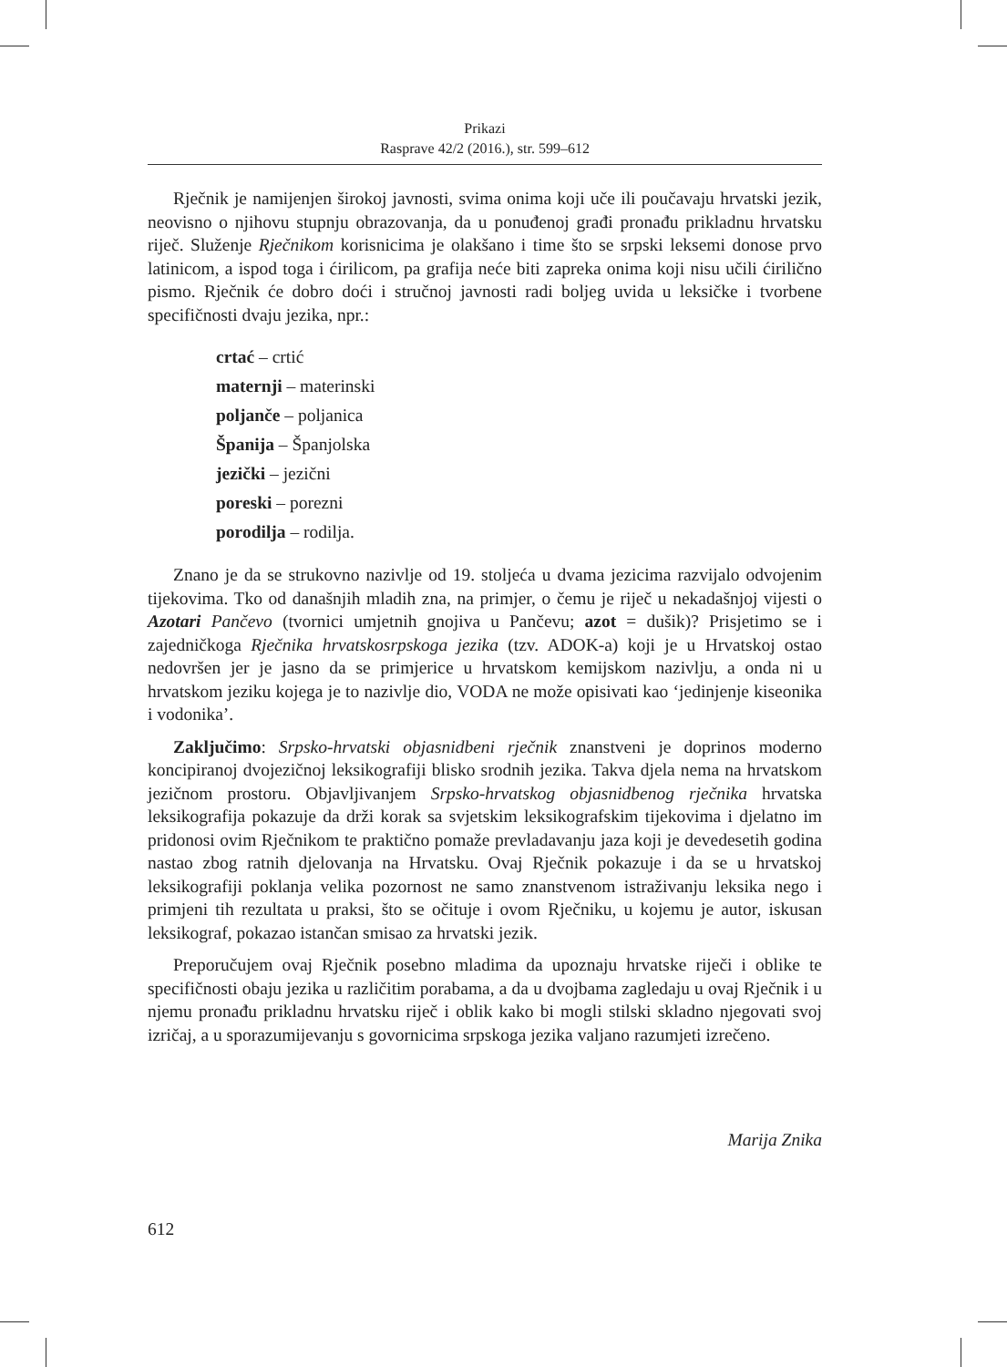Prikazi
Rasprave 42/2 (2016.), str. 599–612
Rječnik je namijenjen širokoj javnosti, svima onima koji uče ili poučavaju hrvatski jezik, neovisno o njihovu stupnju obrazovanja, da u ponuđenoj građi pronađu prikladnu hrvatsku riječ. Služenje Rječnikom korisnicima je olakšano i time što se srpski leksemi donose prvo latinicom, a ispod toga i ćirilicom, pa grafija neće biti zapreka onima koji nisu učili ćirilično pismo. Rječnik će dobro doći i stručnoj javnosti radi boljeg uvida u leksičke i tvorbene specifičnosti dvaju jezika, npr.:
crtać – crtić
maternji – materinski
poljanče – poljanica
Španija – Španjolska
jezički – jezični
poreski – porezni
porodilja – rodilja.
Znano je da se strukovno nazivlje od 19. stoljeća u dvama jezicima razvijalo odvojenim tijekovima. Tko od današnjih mladih zna, na primjer, o čemu je riječ u nekadašnjoj vijesti o Azotari Pančevo (tvornici umjetnih gnojiva u Pančevu; azot = dušik)? Prisjetimo se i zajedničkoga Rječnika hrvatskosrpskoga jezika (tzv. ADOK-a) koji je u Hrvatskoj ostao nedovršen jer je jasno da se primjerice u hrvatskom kemijskom nazivlju, a onda ni u hrvatskom jeziku kojega je to nazivlje dio, VODA ne može opisivati kao ‘jedinjenje kiseonika i vodonika’.
Zaključimo: Srpsko-hrvatski objasnidbeni rječnik znanstveni je doprinos moderno koncipiranoj dvojezičnoj leksikografiji blisko srodnih jezika. Takva djela nema na hrvatskom jezičnom prostoru. Objavljivanjem Srpsko-hrvatskog objasnidbenog rječnika hrvatska leksikografija pokazuje da drži korak sa svjetskim leksikografskim tijekovima i djelatno im pridonosi ovim Rječnikom te praktično pomaže prevladavanju jaza koji je devedesetih godina nastao zbog ratnih djelovanja na Hrvatsku. Ovaj Rječnik pokazuje i da se u hrvatskoj leksikografiji poklanja velika pozornost ne samo znanstvenom istraživanju leksika nego i primjeni tih rezultata u praksi, što se očituje i ovom Rječniku, u kojemu je autor, iskusan leksikograf, pokazao istančan smisao za hrvatski jezik.
Preporučujem ovaj Rječnik posebno mladima da upoznaju hrvatske riječi i oblike te specifičnosti obaju jezika u različitim porabama, a da u dvojbama zagledaju u ovaj Rječnik i u njemu pronađu prikladnu hrvatsku riječ i oblik kako bi mogli stilski skladno njegovati svoj izričaj, a u sporazumijevanju s govornicima srpskoga jezika valjano razumjeti izrečeno.
Marija Znika
612